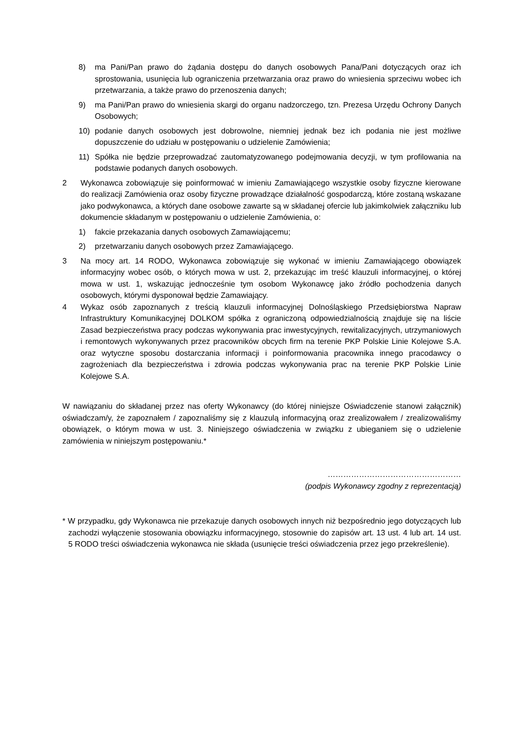8) ma Pani/Pan prawo do żądania dostępu do danych osobowych Pana/Pani dotyczących oraz ich sprostowania, usunięcia lub ograniczenia przetwarzania oraz prawo do wniesienia sprzeciwu wobec ich przetwarzania, a także prawo do przenoszenia danych;
9) ma Pani/Pan prawo do wniesienia skargi do organu nadzorczego, tzn. Prezesa Urzędu Ochrony Danych Osobowych;
10) podanie danych osobowych jest dobrowolne, niemniej jednak bez ich podania nie jest możliwe dopuszczenie do udziału w postępowaniu o udzielenie Zamówienia;
11) Spółka nie będzie przeprowadzać zautomatyzowanego podejmowania decyzji, w tym profilowania na podstawie podanych danych osobowych.
2 Wykonawca zobowiązuje się poinformować w imieniu Zamawiającego wszystkie osoby fizyczne kierowane do realizacji Zamówienia oraz osoby fizyczne prowadzące działalność gospodarczą, które zostaną wskazane jako podwykonawca, a których dane osobowe zawarte są w składanej ofercie lub jakimkolwiek załączniku lub dokumencie składanym w postępowaniu o udzielenie Zamówienia, o:
1) fakcie przekazania danych osobowych Zamawiającemu;
2) przetwarzaniu danych osobowych przez Zamawiającego.
3 Na mocy art. 14 RODO, Wykonawca zobowiązuje się wykonać w imieniu Zamawiającego obowiązek informacyjny wobec osób, o których mowa w ust. 2, przekazując im treść klauzuli informacyjnej, o której mowa w ust. 1, wskazując jednocześnie tym osobom Wykonawcę jako źródło pochodzenia danych osobowych, którymi dysponował będzie Zamawiający.
4 Wykaz osób zapoznanych z treścią klauzuli informacyjnej Dolnośląskiego Przedsiębiorstwa Napraw Infrastruktury Komunikacyjnej DOLKOM spółka z ograniczoną odpowiedzialnością znajduje się na liście Zasad bezpieczeństwa pracy podczas wykonywania prac inwestycyjnych, rewitalizacyjnych, utrzymaniowych i remontowych wykonywanych przez pracowników obcych firm na terenie PKP Polskie Linie Kolejowe S.A. oraz wytyczne sposobu dostarczania informacji i poinformowania pracownika innego pracodawcy o zagrożeniach dla bezpieczeństwa i zdrowia podczas wykonywania prac na terenie PKP Polskie Linie Kolejowe S.A.
W nawiązaniu do składanej przez nas oferty Wykonawcy (do której niniejsze Oświadczenie stanowi załącznik) oświadczam/y, że zapoznałem / zapoznaliśmy się z klauzulą informacyjną oraz zrealizowałem / zrealizowaliśmy obowiązek, o którym mowa w ust. 3. Niniejszego oświadczenia w związku z ubieganiem się o udzielenie zamówienia w niniejszym postępowaniu.*
……………………………………………
(podpis Wykonawcy zgodny z reprezentacją)
* W przypadku, gdy Wykonawca nie przekazuje danych osobowych innych niż bezpośrednio jego dotyczących lub zachodzi wyłączenie stosowania obowiązku informacyjnego, stosownie do zapisów art. 13 ust. 4 lub art. 14 ust. 5 RODO treści oświadczenia wykonawca nie składa (usunięcie treści oświadczenia przez jego przekreślenie).